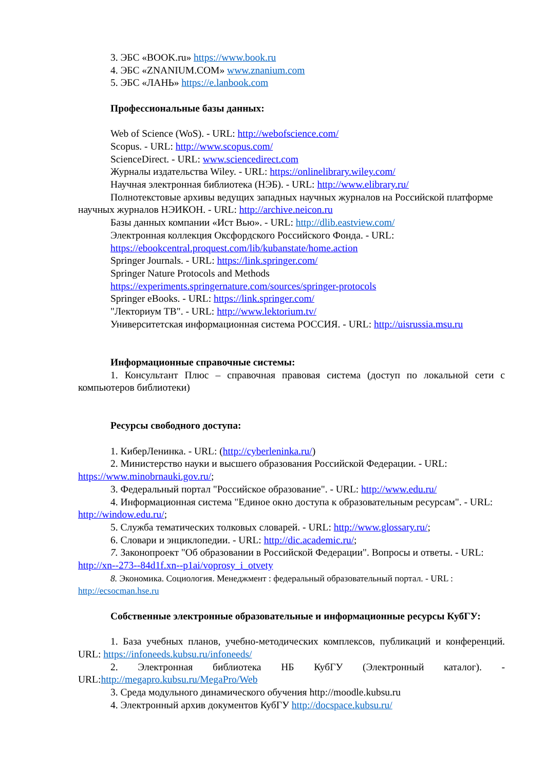3. ЭБС «BOOK.ru» https://www.book.ru
4. ЭБС «ZNANIUM.COM» www.znanium.com
5. ЭБС «ЛАНЬ» https://e.lanbook.com
Профессиональные базы данных:
Web of Science (WoS). - URL: http://webofscience.com/
Scopus. - URL: http://www.scopus.com/
ScienceDirect. - URL: www.sciencedirect.com
Журналы издательства Wiley. - URL: https://onlinelibrary.wiley.com/
Научная электронная библиотека (НЭБ). - URL: http://www.elibrary.ru/
Полнотекстовые архивы ведущих западных научных журналов на Российской платформе научных журналов НЭИКОН. - URL: http://archive.neicon.ru
Базы данных компании «Ист Вью». - URL: http://dlib.eastview.com/
Электронная коллекция Оксфордского Российского Фонда. - URL:
https://ebookcentral.proquest.com/lib/kubanstate/home.action
Springer Journals. - URL: https://link.springer.com/
Springer Nature Protocols and Methods
https://experiments.springernature.com/sources/springer-protocols
Springer eBooks. - URL: https://link.springer.com/
"Лекториум ТВ". - URL: http://www.lektorium.tv/
Университетская информационная система РОССИЯ. - URL: http://uisrussia.msu.ru
Информационные справочные системы:
1. Консультант Плюс – справочная правовая система (доступ по локальной сети с компьютеров библиотеки)
Ресурсы свободного доступа:
1. КиберЛенинка. - URL: (http://cyberleninka.ru/)
2. Министерство науки и высшего образования Российской Федерации. - URL: https://www.minobrnauki.gov.ru/;
3. Федеральный портал "Российское образование". - URL: http://www.edu.ru/
4. Информационная система "Единое окно доступа к образовательным ресурсам". - URL: http://window.edu.ru/;
5. Служба тематических толковых словарей. - URL: http://www.glossary.ru/;
6. Словари и энциклопедии. - URL: http://dic.academic.ru/;
7. Законопроект "Об образовании в Российской Федерации". Вопросы и ответы. - URL: http://xn--273--84d1f.xn--p1ai/voprosy_i_otvety
8. Экономика. Социология. Менеджмент : федеральный образовательный портал. - URL : http://ecsocman.hse.ru
Собственные электронные образовательные и информационные ресурсы КубГУ:
1. База учебных планов, учебно-методических комплексов, публикаций и конференций. URL: https://infoneeds.kubsu.ru/infoneeds/
2. Электронная библиотека НБ КубГУ (Электронный каталог). - URL:http://megapro.kubsu.ru/MegaPro/Web
3. Среда модульного динамического обучения http://moodle.kubsu.ru
4. Электронный архив документов КубГУ http://docspace.kubsu.ru/